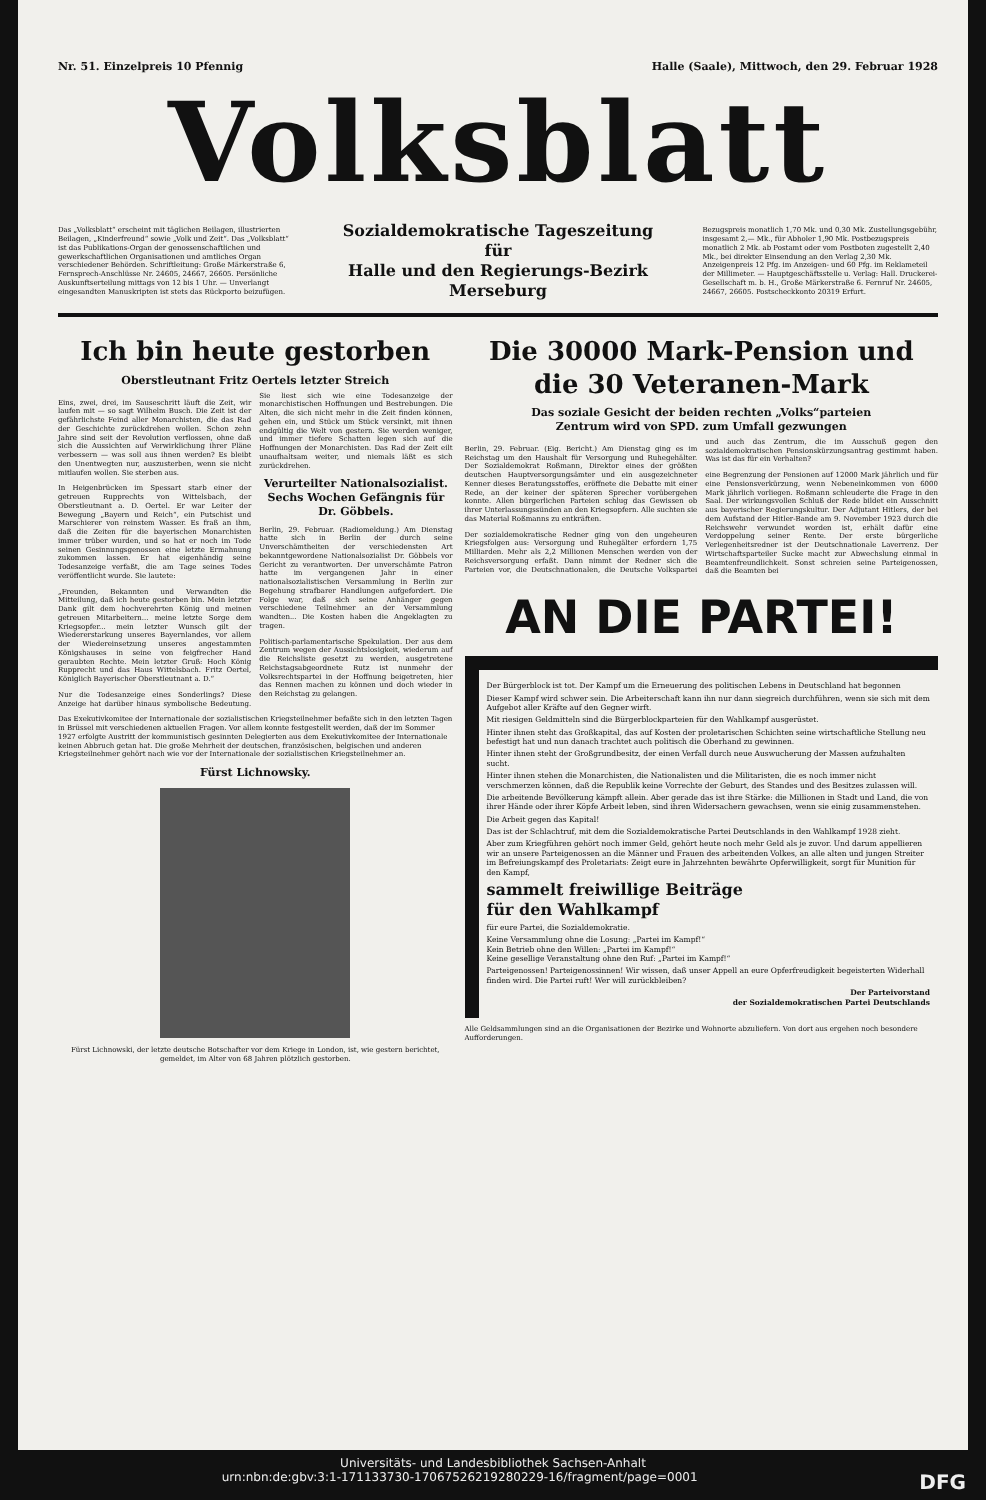Nr. 51. Einzelpreis 10 Pfennig Halle (Saale), Mittwoch, den 29. Februar 1928
Volksblatt
Das „Volksblatt“ erscheint mit täglichen Beilagen, illustrierten Beilagen, „Kinderfreund“ sowie „Volk und Zeit“. Das „Volksblatt“ ist das Publikations-Organ der genossenschaftlichen und gewerkschaftlichen Organisationen und amtliches Organ verschiedener Behörden. Schriftleitung: Große Märkerstraße 6, Fernsprech-Anschlüsse Nr. 24605, 24667, 26605. Persönliche Auskunftserteilung mittags von 12 bis 1 Uhr. — Unverlangt eingesandten Manuskripten ist stets das Rückporto beizufügen.
Sozialdemokratische Tageszeitung
für
Halle und den Regierungs-Bezirk Merseburg
Bezugspreis monatlich 1,70 Mk. und 0,30 Mk. Zustellungsgebühr, insgesamt 2,— Mk., für Abholer 1,90 Mk. Postbezugspreis monatlich 2 Mk. ab Postamt oder vom Postboten zugestellt 2,40 Mk., bei direkter Einsendung an den Verlag 2,30 Mk. Anzeigenpreis 12 Pfg. im Anzeigen- und 60 Pfg. im Reklameteil der Millimeter. — Hauptgeschäftsstelle u. Verlag: Hall. Druckerei-Gesellschaft m. b. H., Große Märkerstraße 6. Fernruf Nr. 24605, 24667, 26605. Postscheckkonto 20319 Erfurt.
Ich bin heute gestorben
Oberstleutnant Fritz Oertels letzter Streich
Eins, zwei, drei, im Sauseschritt läuft die Zeit, wir laufen mit — so sagt Wilhelm Busch. Die Zeit ist der gefährlichste Feind aller Monarchisten, die das Rad der Geschichte zurückdrehen wollen. Schon zehn Jahre sind seit der Revolution verflossen, ohne daß sich die Aussichten auf Verwirklichung ihrer Pläne verbessern — was soll aus ihnen werden? Es bleibt den Unentwegten nur, auszusterben, wenn sie nicht mitlaufen wollen. Sie sterben aus.
In Heigenbrücken im Spessart starb einer der getreuen Rupprechts von Wittelsbach, der Oberstleutnant a. D. Oertel. Er war Leiter der Bewegung „Bayern und Reich“, ein Putschist und Marschierer von reinstem Wasser. Es fraß an ihm, daß die Zeiten für die bayerischen Monarchisten immer trüber wurden, und so hat er noch im Tode seinen Gesinnungsgenossen eine letzte Ermahnung zukommen lassen. Er hat eigenhändig seine Todesanzeige verfaßt, die am Tage seines Todes veröffentlicht wurde. Sie lautete:
„Freunden, Bekannten und Verwandten die Mitteilung, daß ich heute gestorben bin. Mein letzter Dank gilt dem hochverehrten König und meinen getreuen Mitarbeitern... meine letzte Sorge dem Kriegsopfer... mein letzter Wunsch gilt der Wiedererstarkung unseres Bayernlandes, vor allem der Wiedereinsetzung unseres angestammten Königshauses in seine von feigfrecher Hand geraubten Rechte. Mein letzter Gruß: Hoch König Rupprecht und das Haus Wittelsbach. Fritz Oertel, Königlich Bayerischer Oberstleutnant a. D.“
Nur die Todesanzeige eines Sonderlings? Diese Anzeige hat darüber hinaus symbolische Bedeutung. Sie liest sich wie eine Todesanzeige der monarchistischen Hoffnungen und Bestrebungen. Die Alten, die sich nicht mehr in die Zeit finden können, gehen ein, und Stück um Stück versinkt, mit ihnen endgültig die Welt von gestern. Sie werden weniger, und immer tiefere Schatten legen sich auf die Hoffnungen der Monarchisten. Das Rad der Zeit eilt unaufhaltsam weiter, und niemals läßt es sich zurückdrehen.
Verurteilter Nationalsozialist.
Sechs Wochen Gefängnis für Dr. Göbbels.
Berlin, 29. Februar. (Radiomeldung.) Am Dienstag hatte sich in Berlin der durch seine Unverschämtheiten der verschiedensten Art bekanntgewordene Nationalsozialist Dr. Göbbels vor Gericht zu verantworten. Der unverschämte Patron hatte im vergangenen Jahr in einer nationalsozialistischen Versammlung in Berlin zur Begehung strafbarer Handlungen aufgefordert. Die Folge war, daß sich seine Anhänger gegen verschiedene Teilnehmer an der Versammlung wandten... Die Kosten haben die Angeklagten zu tragen.
Politisch-parlamentarische Spekulation. Der aus dem Zentrum wegen der Aussichtslosigkeit, wiederum auf die Reichsliste gesetzt zu werden, ausgetretene Reichstagsabgeordnete Rutz ist nunmehr der Volksrechtspartei in der Hoffnung beigetreten, hier das Rennen machen zu können und doch wieder in den Reichstag zu gelangen.
Das Exekutivkomitee der Internationale der sozialistischen Kriegsteilnehmer befaßte sich in den letzten Tagen in Brüssel mit verschiedenen aktuellen Fragen. Vor allem konnte festgestellt werden, daß der im Sommer 1927 erfolgte Austritt der kommunistisch gesinnten Delegierten aus dem Exekutivkomitee der Internationale keinen Abbruch getan hat. Die große Mehrheit der deutschen, französischen, belgischen und anderen Kriegsteilnehmer gehört nach wie vor der Internationale der sozialistischen Kriegsteilnehmer an.
Fürst Lichnowsky.
Fürst Lichnowski, der letzte deutsche Botschafter vor dem Kriege in London, ist, wie gestern berichtet, gemeldet, im Alter von 68 Jahren plötzlich gestorben.
Die 30000 Mark-Pension und die 30 Veteranen-Mark
Das soziale Gesicht der beiden rechten „Volks“parteien
Zentrum wird von SPD. zum Umfall gezwungen
Berlin, 29. Februar. (Eig. Bericht.) Am Dienstag ging es im Reichstag um den Haushalt für Versorgung und Ruhegehälter. Der Sozialdemokrat Roßmann, Direktor eines der größten deutschen Hauptversorgungsämter und ein ausgezeichneter Kenner dieses Beratungsstoffes, eröffnete die Debatte mit einer Rede, an der keiner der späteren Sprecher vorübergehen konnte. Allen bürgerlichen Parteien schlug das Gewissen ob ihrer Unterlassungssünden an den Kriegsopfern. Alle suchten sie das Material Roßmanns zu entkräften.
Der sozialdemokratische Redner ging von den ungeheuren Kriegsfolgen aus: Versorgung und Ruhegälter erfordern 1,75 Milliarden. Mehr als 2,2 Millionen Menschen werden von der Reichsversorgung erfaßt. Dann nimmt der Redner sich die Parteien vor, die Deutschnationalen, die Deutsche Volkspartei und auch das Zentrum, die im Ausschuß gegen den sozialdemokratischen Pensionskürzungsantrag gestimmt haben. Was ist das für ein Verhalten?
eine Begrenzung der Pensionen auf 12000 Mark jährlich und für eine Pensionsverkürzung, wenn Nebeneinkommen von 6000 Mark jährlich vorliegen. Roßmann schleuderte die Frage in den Saal. Der wirkungsvollen Schluß der Rede bildet ein Ausschnitt aus bayerischer Regierungskultur. Der Adjutant Hitlers, der bei dem Aufstand der Hitler-Bande am 9. November 1923 durch die Reichswehr verwundet worden ist, erhält dafür eine Verdoppelung seiner Rente. Der erste bürgerliche Verlegenheitsredner ist der Deutschnationale Laverrenz. Der Wirtschaftsparteiler Sucke macht zur Abwechslung einmal in Beamtenfreundlichkeit. Sonst schreien seine Parteigenossen, daß die Beamten bei
AN DIE PARTEI!
Der Bürgerblock ist tot. Der Kampf um die Erneuerung des politischen Lebens in Deutschland hat begonnen
Dieser Kampf wird schwer sein. Die Arbeiterschaft kann ihn nur dann siegreich durchführen, wenn sie sich mit dem Aufgebot aller Kräfte auf den Gegner wirft.
Mit riesigen Geldmitteln sind die Bürgerblockparteien für den Wahlkampf ausgerüstet.
Hinter ihnen steht das Großkapital, das auf Kosten der proletarischen Schichten seine wirtschaftliche Stellung neu befestigt hat und nun danach trachtet auch politisch die Oberhand zu gewinnen.
Hinter ihnen steht der Großgrundbesitz, der einen Verfall durch neue Auswucherung der Massen aufzuhalten sucht.
Hinter ihnen stehen die Monarchisten, die Nationalisten und die Militaristen, die es noch immer nicht verschmerzen können, daß die Republik keine Vorrechte der Geburt, des Standes und des Besitzes zulassen will.
Die arbeitende Bevölkerung kämpft allein. Aber gerade das ist ihre Stärke: die Millionen in Stadt und Land, die von ihrer Hände oder ihrer Köpfe Arbeit leben, sind ihren Widersachern gewachsen, wenn sie einig zusammenstehen.
Die Arbeit gegen das Kapital!
Das ist der Schlachtruf, mit dem die Sozialdemokratische Partei Deutschlands in den Wahlkampf 1928 zieht.
Aber zum Kriegführen gehört noch immer Geld, gehört heute noch mehr Geld als je zuvor. Und darum appellieren wir an unsere Parteigenossen an die Männer und Frauen des arbeitenden Volkes, an alle alten und jungen Streiter im Befreiungskampf des Proletariats: Zeigt eure in Jahrzehnten bewährte Opferwilligkeit, sorgt für Munition für den Kampf,
sammelt freiwillige Beiträge
für den Wahlkampf
für eure Partei, die Sozialdemokratie.
Keine Versammlung ohne die Losung: „Partei im Kampf!“
Kein Betrieb ohne den Willen: „Partei im Kampf!“
Keine gesellige Veranstaltung ohne den Ruf: „Partei im Kampf!“
Parteigenossen! Parteigenossinnen! Wir wissen, daß unser Appell an eure Opferfreudigkeit begeisterten Widerhall finden wird. Die Partei ruft! Wer will zurückbleiben?
Der Parteivorstand
der Sozialdemokratischen Partei Deutschlands
Alle Geldsammlungen sind an die Organisationen der Bezirke und Wohnorte abzuliefern. Von dort aus ergehen noch besondere Aufforderungen.
Universitäts- und Landesbibliothek Sachsen-Anhalt
urn:nbn:de:gbv:3:1-171133730-17067526219280229-16/fragment/page=0001 DFG